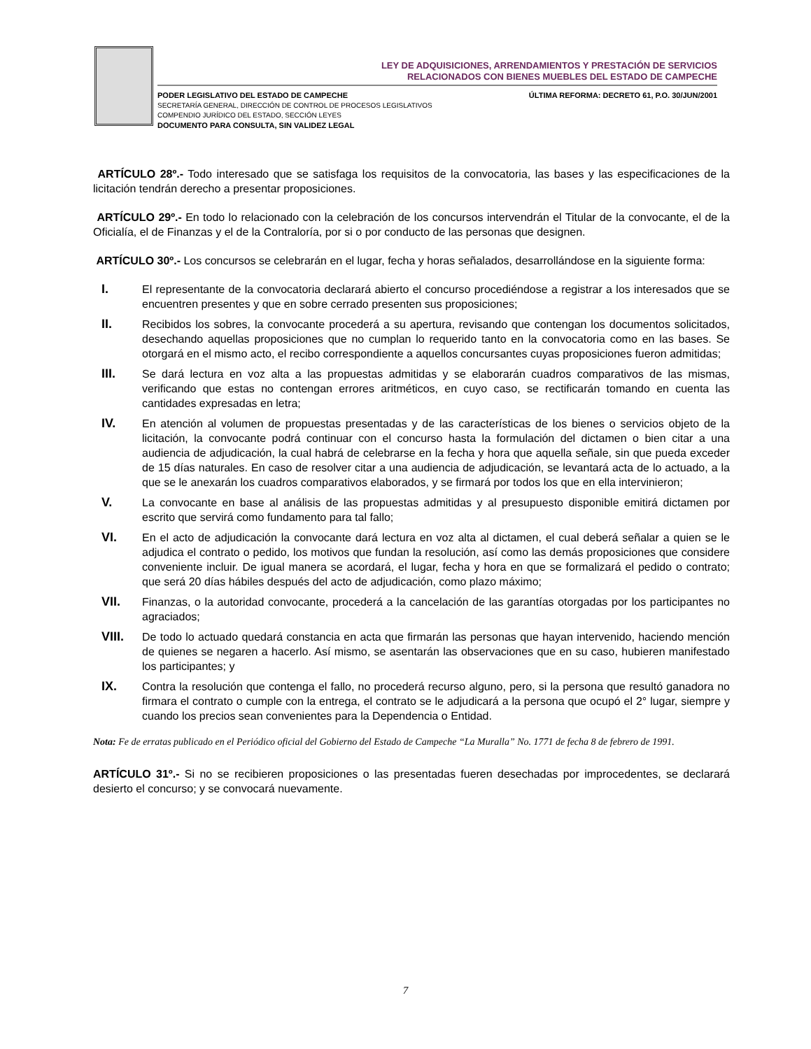LEY DE ADQUISICIONES, ARRENDAMIENTOS Y PRESTACIÓN DE SERVICIOS
RELACIONADOS CON BIENES MUEBLES DEL ESTADO DE CAMPECHE
PODER LEGISLATIVO DEL ESTADO DE CAMPECHE
SECRETARÍA GENERAL, DIRECCIÓN DE CONTROL DE PROCESOS LEGISLATIVOS
COMPENDIO JURÍDICO DEL ESTADO, SECCIÓN LEYES
DOCUMENTO PARA CONSULTA, SIN VALIDEZ LEGAL
ÚLTIMA REFORMA: DECRETO 61, P.O. 30/JUN/2001
ARTÍCULO 28º.- Todo interesado que se satisfaga los requisitos de la convocatoria, las bases y las especificaciones de la licitación tendrán derecho a presentar proposiciones.
ARTÍCULO 29º.- En todo lo relacionado con la celebración de los concursos intervendrán el Titular de la convocante, el de la Oficialía, el de Finanzas y el de la Contraloría, por si o por conducto de las personas que designen.
ARTÍCULO 30º.- Los concursos se celebrarán en el lugar, fecha y horas señalados, desarrollándose en la siguiente forma:
I. El representante de la convocatoria declarará abierto el concurso procediéndose a registrar a los interesados que se encuentren presentes y que en sobre cerrado presenten sus proposiciones;
II. Recibidos los sobres, la convocante procederá a su apertura, revisando que contengan los documentos solicitados, desechando aquellas proposiciones que no cumplan lo requerido tanto en la convocatoria como en las bases. Se otorgará en el mismo acto, el recibo correspondiente a aquellos concursantes cuyas proposiciones fueron admitidas;
III. Se dará lectura en voz alta a las propuestas admitidas y se elaborarán cuadros comparativos de las mismas, verificando que estas no contengan errores aritméticos, en cuyo caso, se rectificarán tomando en cuenta las cantidades expresadas en letra;
IV. En atención al volumen de propuestas presentadas y de las características de los bienes o servicios objeto de la licitación, la convocante podrá continuar con el concurso hasta la formulación del dictamen o bien citar a una audiencia de adjudicación, la cual habrá de celebrarse en la fecha y hora que aquella señale, sin que pueda exceder de 15 días naturales. En caso de resolver citar a una audiencia de adjudicación, se levantará acta de lo actuado, a la que se le anexarán los cuadros comparativos elaborados, y se firmará por todos los que en ella intervinieron;
V. La convocante en base al análisis de las propuestas admitidas y al presupuesto disponible emitirá dictamen por escrito que servirá como fundamento para tal fallo;
VI. En el acto de adjudicación la convocante dará lectura en voz alta al dictamen, el cual deberá señalar a quien se le adjudica el contrato o pedido, los motivos que fundan la resolución, así como las demás proposiciones que considere conveniente incluir. De igual manera se acordará, el lugar, fecha y hora en que se formalizará el pedido o contrato; que será 20 días hábiles después del acto de adjudicación, como plazo máximo;
VII. Finanzas, o la autoridad convocante, procederá a la cancelación de las garantías otorgadas por los participantes no agraciados;
VIII. De todo lo actuado quedará constancia en acta que firmarán las personas que hayan intervenido, haciendo mención de quienes se negaren a hacerlo. Así mismo, se asentarán las observaciones que en su caso, hubieren manifestado los participantes; y
IX. Contra la resolución que contenga el fallo, no procederá recurso alguno, pero, si la persona que resultó ganadora no firmara el contrato o cumple con la entrega, el contrato se le adjudicará a la persona que ocupó el 2° lugar, siempre y cuando los precios sean convenientes para la Dependencia o Entidad.
Nota: Fe de erratas publicado en el Periódico oficial del Gobierno del Estado de Campeche “La Muralla” No. 1771 de fecha 8 de febrero de 1991.
ARTÍCULO 31º.- Si no se recibieren proposiciones o las presentadas fueren desechadas por improcedentes, se declarará desierto el concurso; y se convocará nuevamente.
7